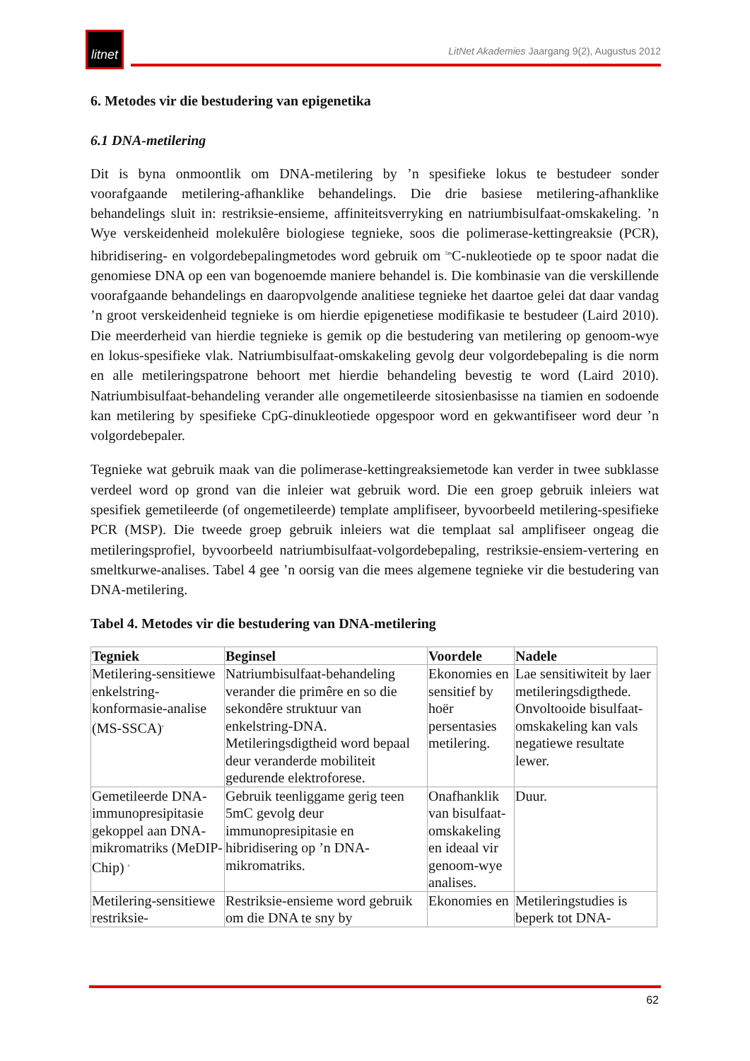litnet
LitNet Akademies Jaargang 9(2), Augustus 2012
6. Metodes vir die bestudering van epigenetika
6.1 DNA-metilering
Dit is byna onmoontlik om DNA-metilering by ’n spesifieke lokus te bestudeer sonder voorafgaande metilering-afhanklike behandelings. Die drie basiese metilering-afhanklike behandelings sluit in: restriksie-ensieme, affiniteitsverryking en natriumbisulfaat-omskakeling. ’n Wye verskeidenheid molekulêre biologiese tegnieke, soos die polimerase-kettingreaksie (PCR), hibridisering- en volgordebepalingmetodes word gebruik om <sup>5m</sup>C-nukleotiede op te spoor nadat die genomiese DNA op een van bogenoemde maniere behandel is. Die kombinasie van die verskillende voorafgaande behandelings en daaropvolgende analitiese tegnieke het daartoe gelei dat daar vandag ’n groot verskeidenheid tegnieke is om hierdie epigenetiese modifikasie te bestudeer (Laird 2010). Die meerderheid van hierdie tegnieke is gemik op die bestudering van metilering op genoom-wye en lokus-spesifieke vlak. Natriumbisulfaat-omskakeling gevolg deur volgordebepaling is die norm en alle metileringspatrone behoort met hierdie behandeling bevestig te word (Laird 2010). Natriumbisulfaat-behandeling verander alle ongemetileerde sitosienbasisse na tiamien en sodoende kan metilering by spesifieke CpG-dinukleotiede opgespoor word en gekwantifiseer word deur ’n volgordebepaler.
Tegnieke wat gebruik maak van die polimerase-kettingreaksiemetode kan verder in twee subklasse verdeel word op grond van die inleier wat gebruik word. Die een groep gebruik inleiers wat spesifiek gemetileerde (of ongemetileerde) template amplifiseer, byvoorbeeld metilering-spesifieke PCR (MSP). Die tweede groep gebruik inleiers wat die templaat sal amplifiseer ongeag die metileringsprofiel, byvoorbeeld natriumbisulfaat-volgordebepaling, restriksie-ensiem-vertering en smeltkurwe-analises. Tabel 4 gee ’n oorsig van die mees algemene tegnieke vir die bestudering van DNA-metilering.
Tabel 4. Metodes vir die bestudering van DNA-metilering
| Tegniek | Beginsel | Voordele | Nadele |
| --- | --- | --- | --- |
| Metilering-sensitiewe enkelstring-konformasie-analise (MS-SSCA)<sup>a</sup> | Natriumbisulfaat-behandeling verander die primêre en so die sekondêre struktuur van enkelstring-DNA. Metileringsdigtheid word bepaal deur veranderde mobiliteit gedurende elektroforese. | Ekonomies en sensitief by hoër persentasies metilering. | Lae sensitiwiteit by laer metileringsdigthede. Onvoltooide bisulfaat-omskakeling kan vals negatiewe resultate lewer. |
| Gemetileerde DNA-immunopresipitasie gekoppel aan DNA-mikromatriks (MeDIP- Chip) <sup>a</sup> | Gebruik teenliggame gerig teen 5mC gevolg deur immunopresipitasie en hibridisering op ’n DNA-mikromatriks. | Onafhanklik van bisulfaat-omskakeling en ideaal vir genoom-wye analises. | Duur. |
| Metilering-sensitiewe restriksie- | Restriksie-ensieme word gebruik om die DNA te sny by | Ekonomies en | Metileringstudies is beperk tot DNA- |
62